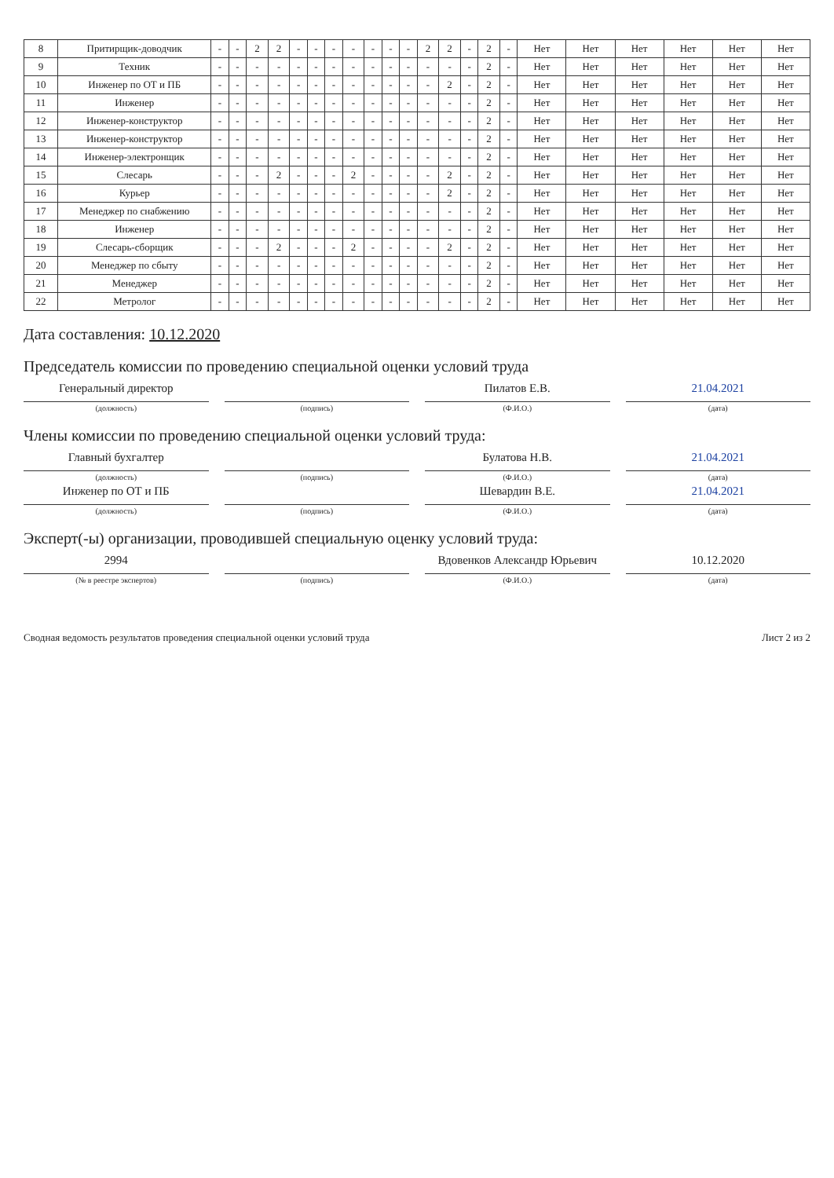| 8 | Притирщик-доводчик | - | - | 2 | 2 | - | - | - | - | - | - | - | 2 | 2 | - | 2 | - | Нет | Нет | Нет | Нет | Нет | Нет |
| 9 | Техник | - | - | - | - | - | - | - | - | - | - | - | - | - | - | 2 | - | Нет | Нет | Нет | Нет | Нет | Нет |
| 10 | Инженер по ОТ и ПБ | - | - | - | - | - | - | - | - | - | - | - | - | 2 | - | 2 | - | Нет | Нет | Нет | Нет | Нет | Нет |
| 11 | Инженер | - | - | - | - | - | - | - | - | - | - | - | - | - | - | 2 | - | Нет | Нет | Нет | Нет | Нет | Нет |
| 12 | Инженер-конструктор | - | - | - | - | - | - | - | - | - | - | - | - | - | - | 2 | - | Нет | Нет | Нет | Нет | Нет | Нет |
| 13 | Инженер-конструктор | - | - | - | - | - | - | - | - | - | - | - | - | - | - | 2 | - | Нет | Нет | Нет | Нет | Нет | Нет |
| 14 | Инженер-электронщик | - | - | - | - | - | - | - | - | - | - | - | - | - | - | 2 | - | Нет | Нет | Нет | Нет | Нет | Нет |
| 15 | Слесарь | - | - | - | 2 | - | - | - | 2 | - | - | - | - | 2 | - | 2 | - | Нет | Нет | Нет | Нет | Нет | Нет |
| 16 | Курьер | - | - | - | - | - | - | - | - | - | - | - | - | 2 | - | 2 | - | Нет | Нет | Нет | Нет | Нет | Нет |
| 17 | Менеджер по снабжению | - | - | - | - | - | - | - | - | - | - | - | - | - | - | 2 | - | Нет | Нет | Нет | Нет | Нет | Нет |
| 18 | Инженер | - | - | - | - | - | - | - | - | - | - | - | - | - | - | 2 | - | Нет | Нет | Нет | Нет | Нет | Нет |
| 19 | Слесарь-сборщик | - | - | - | 2 | - | - | - | 2 | - | - | - | - | 2 | - | 2 | - | Нет | Нет | Нет | Нет | Нет | Нет |
| 20 | Менеджер по сбыту | - | - | - | - | - | - | - | - | - | - | - | - | - | - | 2 | - | Нет | Нет | Нет | Нет | Нет | Нет |
| 21 | Менеджер | - | - | - | - | - | - | - | - | - | - | - | - | - | - | 2 | - | Нет | Нет | Нет | Нет | Нет | Нет |
| 22 | Метролог | - | - | - | - | - | - | - | - | - | - | - | - | - | - | 2 | - | Нет | Нет | Нет | Нет | Нет | Нет |
Дата составления: 10.12.2020
Председатель комиссии по проведению специальной оценки условий труда
Генеральный директор Пилатов Е.В. 21.04.2021
(должность) (подпись) (Ф.И.О.) (дата)
Члены комиссии по проведению специальной оценки условий труда:
Главный бухгалтер Булатова Н.В. 21.04.2021
(должность) (подпись) (Ф.И.О.) (дата)
Инженер по ОТ и ПБ Шевардин В.Е. 21.04.2021
(должность) (подпись) (Ф.И.О.) (дата)
Эксперт(-ы) организации, проводившей специальную оценку условий труда:
2994 Вдовенков Александр Юрьевич 10.12.2020
(№ в реестре экспертов) (подпись) (Ф.И.О.) (дата)
Сводная ведомость результатов проведения специальной оценки условий труда Лист 2 из 2